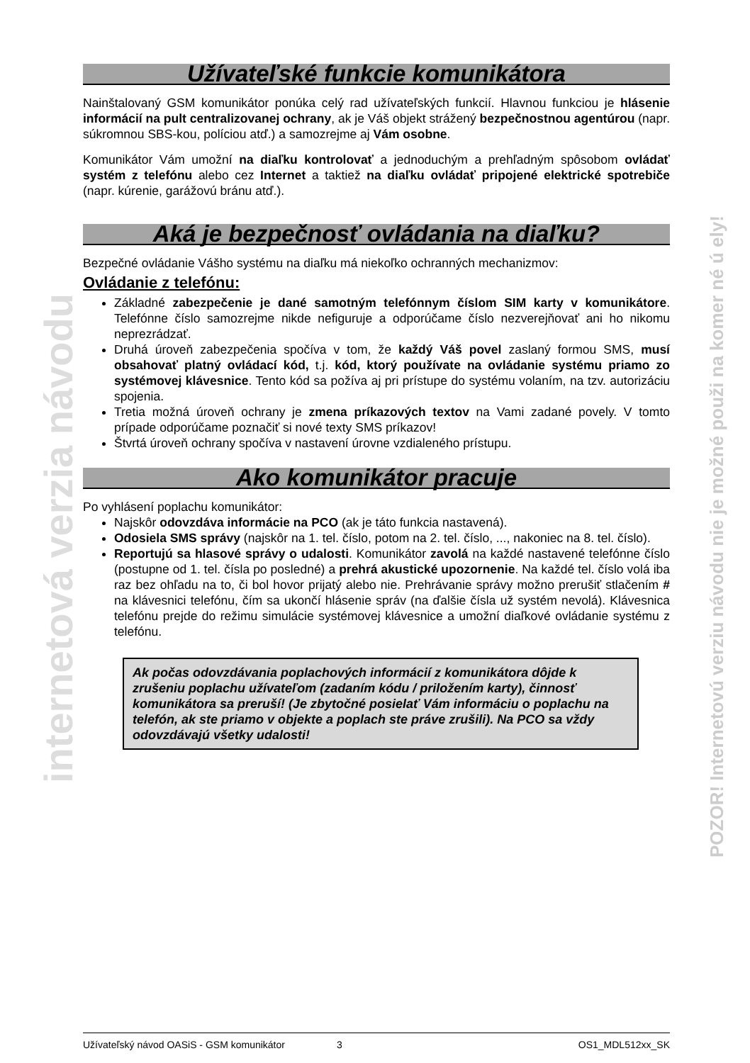internetová verzia návodu
POZOR! Internetovú verziu návodu nie je možné použi na komer né ú ely!
Užívateľské funkcie komunikátora
Nainštalovaný GSM komunikátor ponúka celý rad užívateľských funkcií. Hlavnou funkciou je hlásenie informácií na pult centralizovanej ochrany, ak je Váš objekt strážený bezpečnostnou agentúrou (napr. súkromnou SBS-kou, políciou atď.) a samozrejme aj Vám osobne.
Komunikátor Vám umožní na diaľku kontrolovať a jednoduchým a prehľadným spôsobom ovládať systém z telefónu alebo cez Internet a taktiež na diaľku ovládať pripojené elektrické spotrebiče (napr. kúrenie, garážovú bránu atď.).
Aká je bezpečnosť ovládania na diaľku?
Bezpečné ovládanie Vášho systému na diaľku má niekoľko ochranných mechanizmov:
Ovládanie z telefónu:
Základné zabezpečenie je dané samotným telefónnym číslom SIM karty v komunikátore. Telefónne číslo samozrejme nikde nefiguruje a odporúčame číslo nezverejňovať ani ho nikomu neprezrádzať.
Druhá úroveň zabezpečenia spočíva v tom, že každý Váš povel zaslaný formou SMS, musí obsahovať platný ovládací kód, t.j. kód, ktorý používate na ovládanie systému priamo zo systémovej klávesnice. Tento kód sa požíva aj pri prístupe do systému volaním, na tzv. autorizáciu spojenia.
Tretia možná úroveň ochrany je zmena príkazových textov na Vami zadané povely. V tomto prípade odporúčame poznačiť si nové texty SMS príkazov!
Štvrtá úroveň ochrany spočíva v nastavení úrovne vzdialeného prístupu.
Ako komunikátor pracuje
Po vyhlásení poplachu komunikátor:
Najskôr odovzdáva informácie na PCO (ak je táto funkcia nastavená).
Odosiela SMS správy (najskôr na 1. tel. číslo, potom na 2. tel. číslo, ..., nakoniec na 8. tel. číslo).
Reportujú sa hlasové správy o udalosti. Komunikátor zavolá na každé nastavené telefónne číslo (postupne od 1. tel. čísla po posledné) a prehrá akustické upozornenie. Na každé tel. číslo volá iba raz bez ohľadu na to, či bol hovor prijatý alebo nie. Prehrávanie správy možno prerušiť stlačením # na klávesnici telefónu, čím sa ukončí hlásenie správ (na ďalšie čísla už systém nevolá). Klávesnica telefónu prejde do režimu simulácie systémovej klávesnice a umožní diaľkové ovládanie systému z telefónu.
Ak počas odovzdávania poplachových informácií z komunikátora dôjde k zrušeniu poplachu užívateľom (zadaním kódu / priložením karty), činnosť komunikátora sa preruší! (Je zbytočné posielať Vám informáciu o poplachu na telefón, ak ste priamo v objekte a poplach ste práve zrušili). Na PCO sa vždy odovzdávajú všetky udalosti!
Užívateľský návod OASiS - GSM komunikátor 3 OS1_MDL512xx_SK